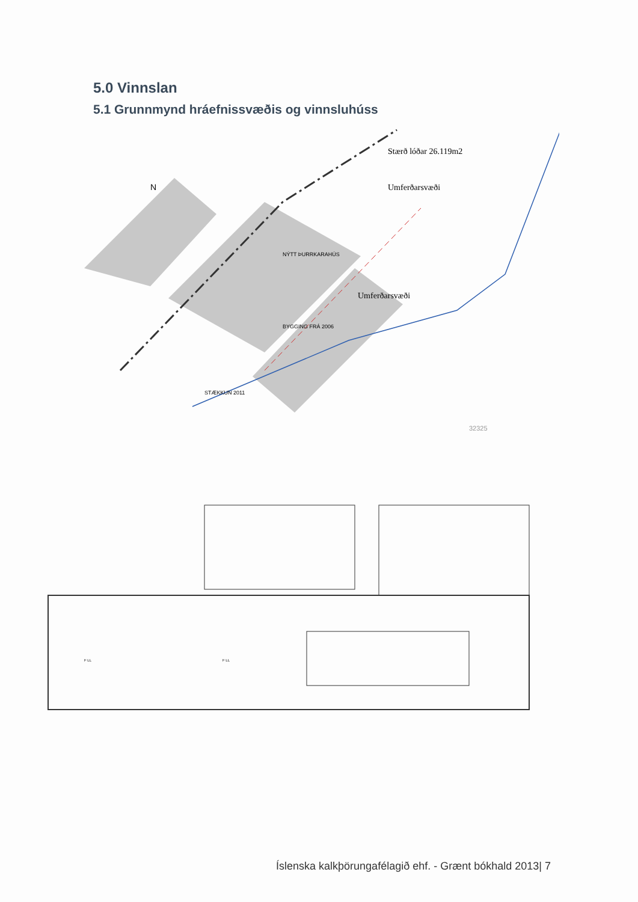5.0 Vinnslan
5.1 Grunnmynd hráefnissvæðis og vinnsluhúss
Stærð lóðar 26.119m2
Umferðarsvæði
Umferðarsvæði
N
NÝTT ÞURRKARAHÚS
BYGGING FRÁ 2006
STÆKKUN 2011
32325
F LL
F LL
Íslenska kalkþörungafélagið ehf. - Grænt bókhald 2013| 7